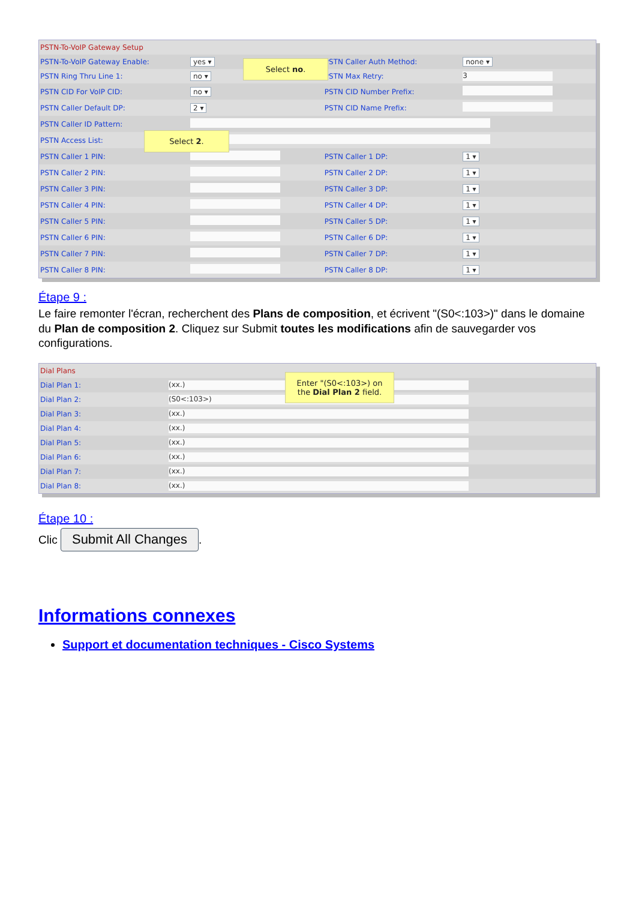| PSTN-To-VoIP Gateway Setup | | | |
| PSTN-To-VoIP Gateway Enable: | yes ▾ | PSTN Caller Auth Method: | none ▾ |
| PSTN Ring Thru Line 1: | no ▾ | PSTN Max Retry: | 3 |
| PSTN CID For VoIP CID: | no ▾ | PSTN CID Number Prefix: | |
| PSTN Caller Default DP: | 2 ▾ | PSTN CID Name Prefix: | |
| PSTN Caller ID Pattern: | | | |
| PSTN Access List: | | | |
| PSTN Caller 1 PIN: | | PSTN Caller 1 DP: | 1 ▾ |
| PSTN Caller 2 PIN: | | PSTN Caller 2 DP: | 1 ▾ |
| PSTN Caller 3 PIN: | | PSTN Caller 3 DP: | 1 ▾ |
| PSTN Caller 4 PIN: | | PSTN Caller 4 DP: | 1 ▾ |
| PSTN Caller 5 PIN: | | PSTN Caller 5 DP: | 1 ▾ |
| PSTN Caller 6 PIN: | | PSTN Caller 6 DP: | 1 ▾ |
| PSTN Caller 7 PIN: | | PSTN Caller 7 DP: | 1 ▾ |
| PSTN Caller 8 PIN: | | PSTN Caller 8 DP: | 1 ▾ |
Select no.
Select 2.
Étape 9 :
Le faire remonter l'écran, recherchent des Plans de composition, et écrivent "(S0<:103>)" dans le domaine du Plan de composition 2. Cliquez sur Submit toutes les modifications afin de sauvegarder vos configurations.
| Dial Plans | |
| Dial Plan 1: | (xx.) |
| Dial Plan 2: | (S0<:103>) |
| Dial Plan 3: | (xx.) |
| Dial Plan 4: | (xx.) |
| Dial Plan 5: | (xx.) |
| Dial Plan 6: | (xx.) |
| Dial Plan 7: | (xx.) |
| Dial Plan 8: | (xx.) |
Enter "(S0<:103>) on the Dial Plan 2 field.
Étape 10 :
Clic Submit All Changes.
Informations connexes
Support et documentation techniques - Cisco Systems